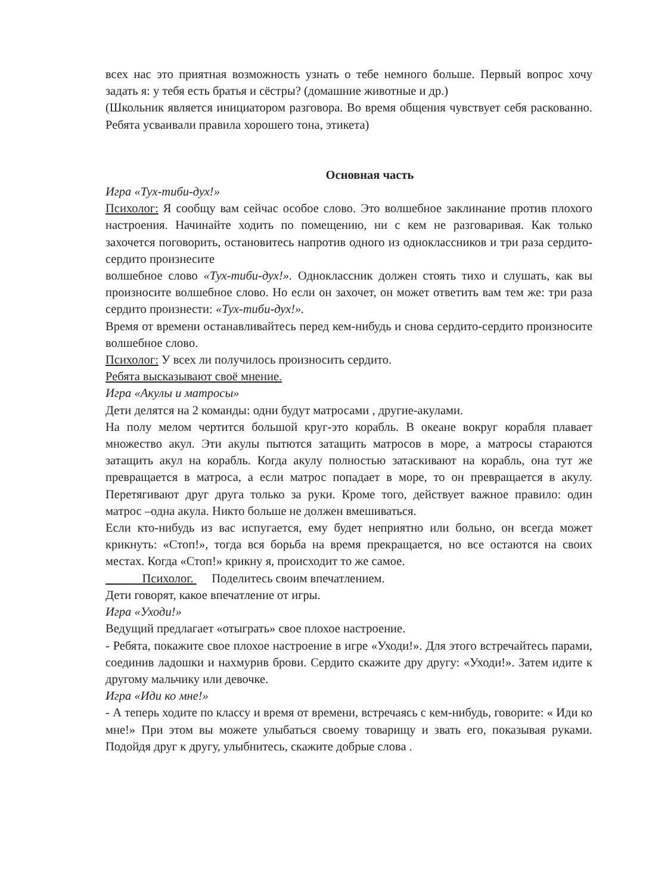всех нас это приятная возможность узнать о тебе немного больше. Первый вопрос хочу задать я: у тебя есть братья и сёстры? (домашние животные и др.)
(Школьник является инициатором разговора. Во время общения чувствует себя раскованно. Ребята усваивали правила хорошего тона, этикета)
Основная часть
Игра «Тух-тиби-дух!»
Психолог: Я сообщу вам сейчас особое слово. Это волшебное заклинание против плохого настроения. Начинайте ходить по помещению, ни с кем не разговаривая. Как только захочется поговорить, остановитесь напротив одного из одноклассников и три раза сердито- сердито произнесите
волшебное слово «Тух-тиби-дух!». Одноклассник должен стоять тихо и слушать, как вы произносите волшебное слово. Но если он захочет, он может ответить вам тем же: три раза сердито произнести: «Тух-тиби-дух!».
Время от времени останавливайтесь перед кем-нибудь и снова сердито-сердито произносите волшебное слово.
Психолог: У всех ли получилось произносить сердито.
Ребята высказывают своё мнение.
Игра «Акулы и матросы»
Дети делятся на 2 команды: одни будут матросами , другие-акулами.
На полу мелом чертится большой круг-это корабль. В океане вокруг корабля плавает множество акул. Эти акулы пытются затащить матросов в море, а матросы стараются затащить акул на корабль. Когда акулу полностью затаскивают на корабль, она тут же превращается в матроса, а если матрос попадает в море, то он превращается в акулу. Перетягивают друг друга только за руки. Кроме того, действует важное правило: один матрос –одна акула. Никто больше не должен вмешиваться.
Если кто-нибудь из вас испугается, ему будет неприятно или больно, он всегда может крикнуть: «Стоп!», тогда вся борьба на время прекращается, но все остаются на своих местах. Когда «Стоп!» крикну я, происходит то же самое.
Психолог. Поделитесь своим впечатлением.
Дети говорят, какое впечатление от игры.
Игра «Уходи!»
Ведущий предлагает «отыграть» свое плохое настроение.
- Ребята, покажите свое плохое настроение в игре «Уходи!». Для этого встречайтесь парами, соединив ладошки и нахмурив брови. Сердито скажите дру другу: «Уходи!». Затем идите к другому мальчику или девочке.
Игра «Иди ко мне!»
- А теперь ходите по классу и время от времени, встречаясь с кем-нибудь, говорите: « Иди ко мне!» При этом вы можете улыбаться своему товарищу и звать его, показывая руками. Подойдя друг к другу, улыбнитесь, скажите добрые слова .